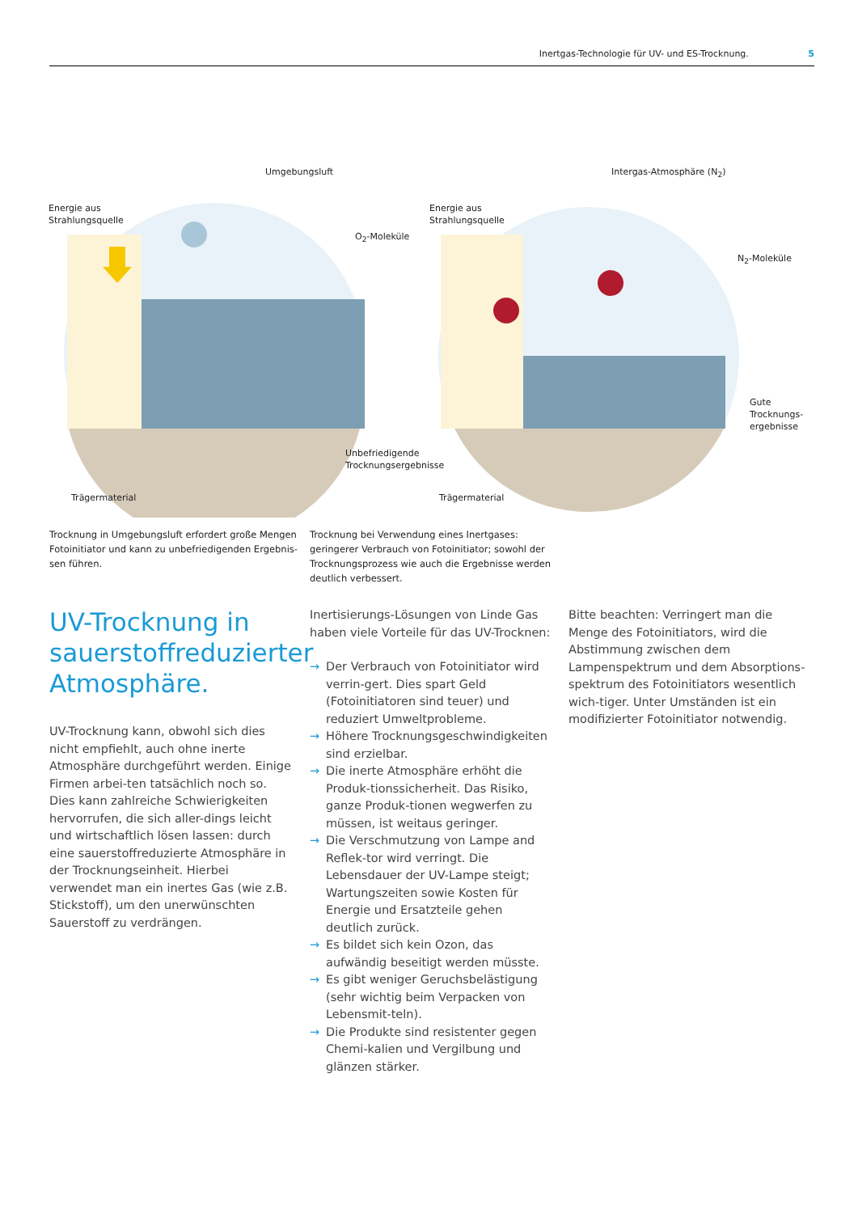Inertgas-Technologie für UV- und ES-Trocknung. 5
Umgebungsluft
Energie aus
Strahlungsquelle
O<sub>2</sub>-Moleküle
Unbefriedigende
Trocknungsergebnisse
Trägermaterial
Intergas-Atmosphäre (N<sub>2</sub>)
Energie aus
Strahlungsquelle
N<sub>2</sub>-Moleküle
Gute
Trocknungs-
ergebnisse
Trägermaterial
Trocknung in Umgebungsluft erfordert große Mengen Fotoinitiator und kann zu unbefriedigenden Ergebnis-sen führen.
Trocknung bei Verwendung eines Inertgases: geringerer Verbrauch von Fotoinitiator; sowohl der Trocknungsprozess wie auch die Ergebnisse werden deutlich verbessert.
UV-Trocknung in sauerstoffreduzierter Atmosphäre.
UV-Trocknung kann, obwohl sich dies nicht empfiehlt, auch ohne inerte Atmosphäre durchgeführt werden. Einige Firmen arbei-ten tatsächlich noch so. Dies kann zahlreiche Schwierigkeiten hervorrufen, die sich aller-dings leicht und wirtschaftlich lösen lassen: durch eine sauerstoffreduzierte Atmosphäre in der Trocknungseinheit. Hierbei verwendet man ein inertes Gas (wie z.B. Stickstoff), um den unerwünschten Sauerstoff zu verdrängen.
Inertisierungs-Lösungen von Linde Gas haben viele Vorteile für das UV-Trocknen:
→ Der Verbrauch von Fotoinitiator wird verrin-gert. Dies spart Geld (Fotoinitiatoren sind teuer) und reduziert Umweltprobleme.
→ Höhere Trocknungsgeschwindigkeiten sind erzielbar.
→ Die inerte Atmosphäre erhöht die Produk-tionssicherheit. Das Risiko, ganze Produk-tionen wegwerfen zu müssen, ist weitaus geringer.
→ Die Verschmutzung von Lampe and Reflek-tor wird verringt. Die Lebensdauer der UV-Lampe steigt; Wartungszeiten sowie Kosten für Energie und Ersatzteile gehen deutlich zurück.
→ Es bildet sich kein Ozon, das aufwändig beseitigt werden müsste.
→ Es gibt weniger Geruchsbelästigung (sehr wichtig beim Verpacken von Lebensmit-teln).
→ Die Produkte sind resistenter gegen Chemi-kalien und Vergilbung und glänzen stärker.
Bitte beachten: Verringert man die Menge des Fotoinitiators, wird die Abstimmung zwischen dem Lampenspektrum und dem Absorptions-spektrum des Fotoinitiators wesentlich wich-tiger. Unter Umständen ist ein modifizierter Fotoinitiator notwendig.